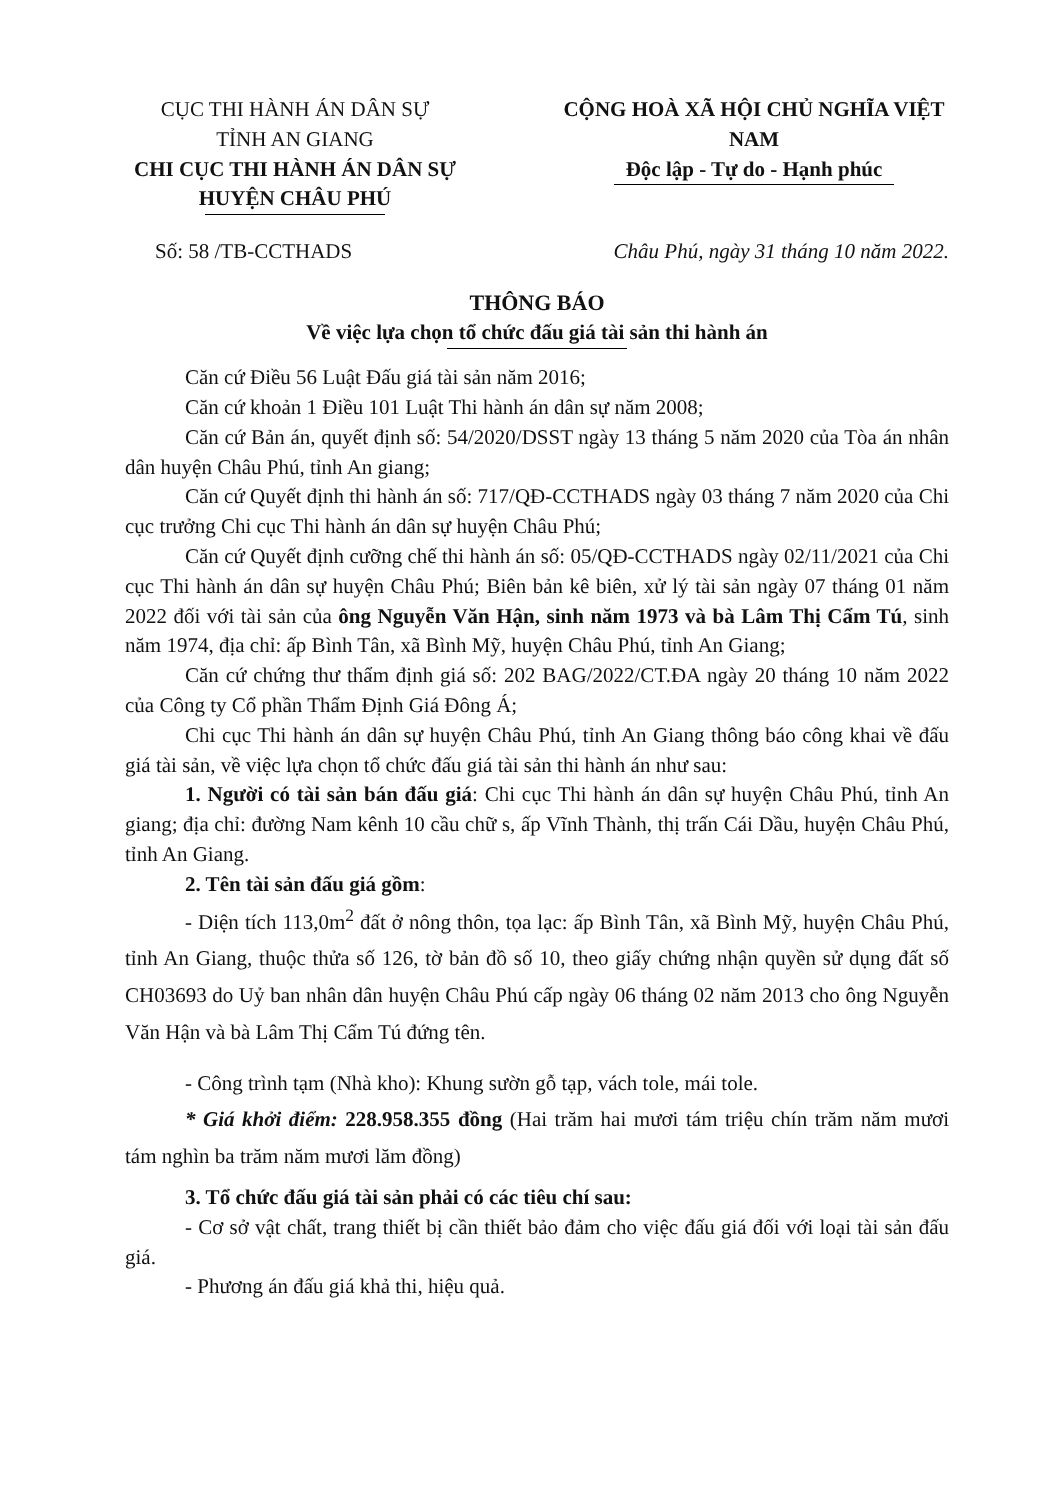CỤC THI HÀNH ÁN DÂN SỰ
TỈNH AN GIANG
CHI CỤC THI HÀNH ÁN DÂN SỰ
HUYỆN CHÂU PHÚ
CỘNG HOÀ XÃ HỘI CHỦ NGHĨA VIỆT NAM
Độc lập - Tự do - Hạnh phúc
Số: 58 /TB-CCTHADS Châu Phú, ngày 31 tháng 10 năm 2022.
THÔNG BÁO
Về việc lựa chọn tổ chức đấu giá tài sản thi hành án
Căn cứ Điều 56 Luật Đấu giá tài sản năm 2016;
Căn cứ khoản 1 Điều 101 Luật Thi hành án dân sự năm 2008;
Căn cứ Bản án, quyết định số: 54/2020/DSST ngày 13 tháng 5 năm 2020 của Tòa án nhân dân huyện Châu Phú, tỉnh An giang;
Căn cứ Quyết định thi hành án số: 717/QĐ-CCTHADS ngày 03 tháng 7 năm 2020 của Chi cục trưởng Chi cục Thi hành án dân sự huyện Châu Phú;
Căn cứ Quyết định cưỡng chế thi hành án số: 05/QĐ-CCTHADS ngày 02/11/2021 của Chi cục Thi hành án dân sự huyện Châu Phú; Biên bản kê biên, xử lý tài sản ngày 07 tháng 01 năm 2022 đối với tài sản của ông Nguyễn Văn Hận, sinh năm 1973 và bà Lâm Thị Cẩm Tú, sinh năm 1974, địa chỉ: ấp Bình Tân, xã Bình Mỹ, huyện Châu Phú, tỉnh An Giang;
Căn cứ chứng thư thẩm định giá số: 202 BAG/2022/CT.ĐA ngày 20 tháng 10 năm 2022 của Công ty Cổ phần Thẩm Định Giá Đông Á;
Chi cục Thi hành án dân sự huyện Châu Phú, tỉnh An Giang thông báo công khai về đấu giá tài sản, về việc lựa chọn tổ chức đấu giá tài sản thi hành án như sau:
1. Người có tài sản bán đấu giá: Chi cục Thi hành án dân sự huyện Châu Phú, tỉnh An giang; địa chỉ: đường Nam kênh 10 cầu chữ s, ấp Vĩnh Thành, thị trấn Cái Dầu, huyện Châu Phú, tỉnh An Giang.
2. Tên tài sản đấu giá gồm:
- Diện tích 113,0m<sup>2</sup> đất ở nông thôn, tọa lạc: ấp Bình Tân, xã Bình Mỹ, huyện Châu Phú, tỉnh An Giang, thuộc thửa số 126, tờ bản đồ số 10, theo giấy chứng nhận quyền sử dụng đất số CH03693 do Uỷ ban nhân dân huyện Châu Phú cấp ngày 06 tháng 02 năm 2013 cho ông Nguyễn Văn Hận và bà Lâm Thị Cẩm Tú đứng tên.
- Công trình tạm (Nhà kho): Khung sườn gỗ tạp, vách tole, mái tole.
* Giá khởi điểm: 228.958.355 đồng (Hai trăm hai mươi tám triệu chín trăm năm mươi tám nghìn ba trăm năm mươi lăm đồng)
3. Tổ chức đấu giá tài sản phải có các tiêu chí sau:
- Cơ sở vật chất, trang thiết bị cần thiết bảo đảm cho việc đấu giá đối với loại tài sản đấu giá.
- Phương án đấu giá khả thi, hiệu quả.